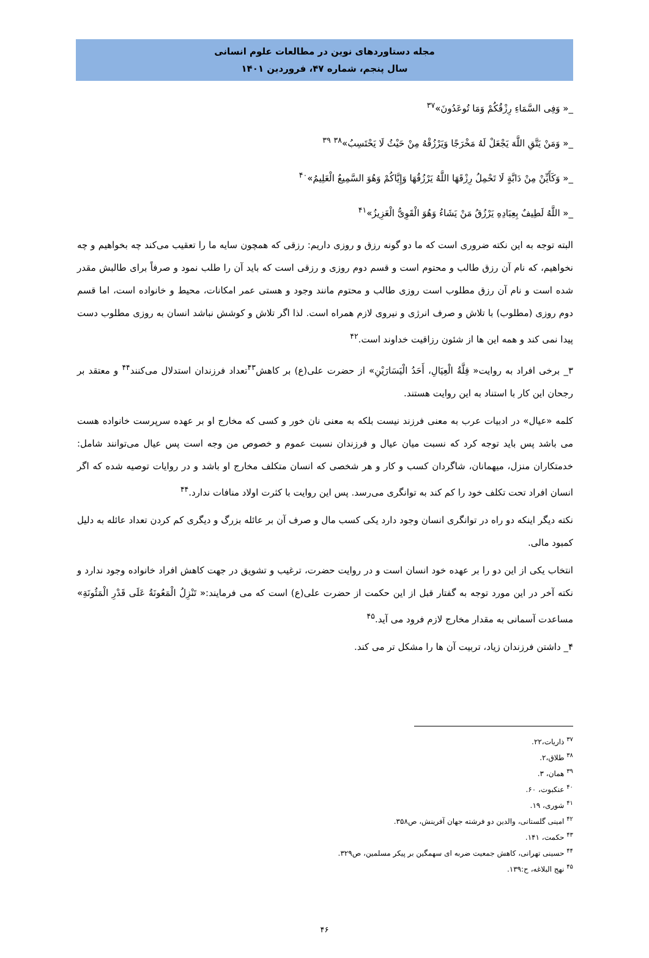مجله دستاوردهای نوین در مطالعات علوم انسانی
سال پنجم، شماره ۴۷، فروردین ۱۴۰۱
_« وَفِی السَّمَاءِ رِزْقُکُمْ وَمَا تُوعَدُونَ»<sup>۳۷</sup>
_« وَمَنْ یَتَّقِ اللَّهَ یَجْعَلْ لَهُ مَخْرَجًا وَیَرْزُقْهُ مِنْ حَیْثُ لَا یَحْتَسِبُ»<sup>۳۸</sup> <sup>۳۹</sup>
_« وَکَأَیِّنْ مِنْ دَابَّةٍ لَا تَحْمِلُ رِزْقَهَا اللَّهُ یَرْزُقُهَا وَإِیَّاکُمْ وَهُوَ السَّمِیعُ الْعَلِیمُ»<sup>۴۰</sup>
_« اللَّهُ لَطِیفٌ بِعِبَادِهِ یَرْزُقُ مَنْ یَشَاءُ وَهُوَ الْقَوِیُّ الْعَزِیزُ»<sup>۴۱</sup>
البته توجه به این نکته ضروری است که ما دو گونه رزق و روزی داریم: رزقی که همچون سایه ما را تعقیب می‌کند چه بخواهیم و چه نخواهیم، که نام آن رزق طالب و محتوم است و قسم دوم روزی و رزقی است که باید آن را طلب نمود و صرفاً برای طالبش مقدر شده است و نام آن رزق مطلوب است روزی طالب و محتوم مانند وجود و هستی عمر امکانات، محیط و خانواده است، اما قسم دوم روزی (مطلوب) با تلاش و صرف انرژی و نیروی لازم همراه است. لذا اگر تلاش و کوشش نباشد انسان به روزی مطلوب دست پیدا نمی کند و همه این ها از شئون رزاقیت خداوند است.<sup>۴۲</sup>
۳_ برخی افراد به روایت« قِلَّةُ الْعِیَالِ، أَحَدُ الْیَسَارَیْنِ» از حضرت علی(ع) بر کاهش<sup>۴۳</sup>تعداد فرزندان استدلال می‌کنند<sup>۴۴</sup> و معتقد بر رجحان این کار با استناد به این روایت هستند.
کلمه «عیال» در ادبیات عرب به معنی فرزند نیست بلکه به معنی نان خور و کسی که مخارج او بر عهده سرپرست خانواده هست می باشد پس باید توجه کرد که نسبت میان عیال و فرزندان نسبت عموم و خصوص من وجه است پس عیال می‌توانند شامل: خدمتکاران منزل، میهمانان، شاگردان کسب و کار و هر شخصی که انسان متکلف مخارج او باشد و در روایات توصیه شده که اگر انسان افراد تحت تکلف خود را کم کند به توانگری می‌رسد. پس این روایت با کثرت اولاد منافات ندارد.<sup>۴۴</sup>
نکته دیگر اینکه دو راه در توانگری انسان وجود دارد یکی کسب مال و صرف آن بر عائله بزرگ و دیگری کم کردن تعداد عائله به دلیل کمبود مالی.
انتخاب یکی از این دو را بر عهده خود انسان است و در روایت حضرت، ترغیب و تشویق در جهت کاهش افراد خانواده وجود ندارد و نکته آخر در این مورد توجه به گفتار قبل از این حکمت از حضرت علی(ع) است که می فرمایند:« تَنْزِلُ الْمَعُونَةُ عَلَی قَدْرِ الْمَئُونَةِ» مساعدت آسمانی به مقدار مخارج لازم فرود می آید.<sup>۴۵</sup>
۴_ داشتن فرزندان زیاد، تربیت آن ها را مشکل تر می کند.
<sup>۳۷</sup> ذاریات،۲۲.
<sup>۳۸</sup> طلاق،۲.
<sup>۳۹</sup> همان، ۳.
<sup>۴۰</sup> عنکبوت، ۶۰.
<sup>۴۱</sup> شوری، ۱۹.
<sup>۴۲</sup> امینی گلستانی، والدین دو فرشته جهان آفرینش، ص۳۵۸.
<sup>۴۳</sup> حکمت، ۱۴۱.
<sup>۴۴</sup> حسینی تهرانی، کاهش جمعیت ضربه ای سهمگین بر پیکر مسلمین، ص۳۲۹.
<sup>۴۵</sup> نهج البلاغه، ح:۱۳۹.
۴۶